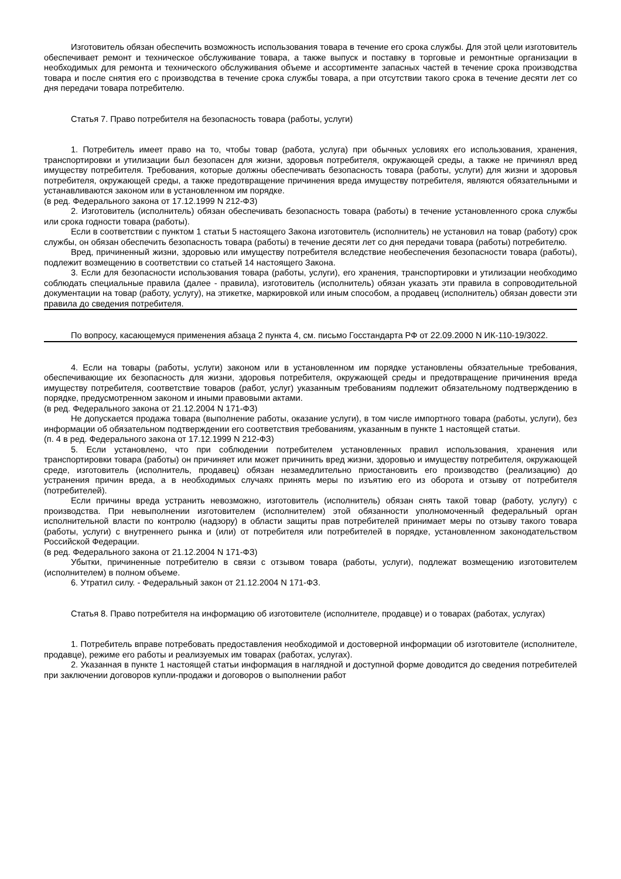Изготовитель обязан обеспечить возможность использования товара в течение его срока службы. Для этой цели изготовитель обеспечивает ремонт и техническое обслуживание товара, а также выпуск и поставку в торговые и ремонтные организации в необходимых для ремонта и технического обслуживания объеме и ассортименте запасных частей в течение срока производства товара и после снятия его с производства в течение срока службы товара, а при отсутствии такого срока в течение десяти лет со дня передачи товара потребителю.
Статья 7. Право потребителя на безопасность товара (работы, услуги)
1. Потребитель имеет право на то, чтобы товар (работа, услуга) при обычных условиях его использования, хранения, транспортировки и утилизации был безопасен для жизни, здоровья потребителя, окружающей среды, а также не причинял вред имуществу потребителя. Требования, которые должны обеспечивать безопасность товара (работы, услуги) для жизни и здоровья потребителя, окружающей среды, а также предотвращение причинения вреда имуществу потребителя, являются обязательными и устанавливаются законом или в установленном им порядке.
(в ред. Федерального закона от 17.12.1999 N 212-ФЗ)
2. Изготовитель (исполнитель) обязан обеспечивать безопасность товара (работы) в течение установленного срока службы или срока годности товара (работы).
Если в соответствии с пунктом 1 статьи 5 настоящего Закона изготовитель (исполнитель) не установил на товар (работу) срок службы, он обязан обеспечить безопасность товара (работы) в течение десяти лет со дня передачи товара (работы) потребителю.
Вред, причиненный жизни, здоровью или имуществу потребителя вследствие необеспечения безопасности товара (работы), подлежит возмещению в соответствии со статьей 14 настоящего Закона.
3. Если для безопасности использования товара (работы, услуги), его хранения, транспортировки и утилизации необходимо соблюдать специальные правила (далее - правила), изготовитель (исполнитель) обязан указать эти правила в сопроводительной документации на товар (работу, услугу), на этикетке, маркировкой или иным способом, а продавец (исполнитель) обязан довести эти правила до сведения потребителя.
По вопросу, касающемуся применения абзаца 2 пункта 4, см. письмо Госстандарта РФ от 22.09.2000 N ИК-110-19/3022.
4. Если на товары (работы, услуги) законом или в установленном им порядке установлены обязательные требования, обеспечивающие их безопасность для жизни, здоровья потребителя, окружающей среды и предотвращение причинения вреда имуществу потребителя, соответствие товаров (работ, услуг) указанным требованиям подлежит обязательному подтверждению в порядке, предусмотренном законом и иными правовыми актами.
(в ред. Федерального закона от 21.12.2004 N 171-ФЗ)
Не допускается продажа товара (выполнение работы, оказание услуги), в том числе импортного товара (работы, услуги), без информации об обязательном подтверждении его соответствия требованиям, указанным в пункте 1 настоящей статьи.
(п. 4 в ред. Федерального закона от 17.12.1999 N 212-ФЗ)
5. Если установлено, что при соблюдении потребителем установленных правил использования, хранения или транспортировки товара (работы) он причиняет или может причинить вред жизни, здоровью и имуществу потребителя, окружающей среде, изготовитель (исполнитель, продавец) обязан незамедлительно приостановить его производство (реализацию) до устранения причин вреда, а в необходимых случаях принять меры по изъятию его из оборота и отзыву от потребителя (потребителей).
Если причины вреда устранить невозможно, изготовитель (исполнитель) обязан снять такой товар (работу, услугу) с производства. При невыполнении изготовителем (исполнителем) этой обязанности уполномоченный федеральный орган исполнительной власти по контролю (надзору) в области защиты прав потребителей принимает меры по отзыву такого товара (работы, услуги) с внутреннего рынка и (или) от потребителя или потребителей в порядке, установленном законодательством Российской Федерации.
(в ред. Федерального закона от 21.12.2004 N 171-ФЗ)
Убытки, причиненные потребителю в связи с отзывом товара (работы, услуги), подлежат возмещению изготовителем (исполнителем) в полном объеме.
6. Утратил силу. - Федеральный закон от 21.12.2004 N 171-ФЗ.
Статья 8. Право потребителя на информацию об изготовителе (исполнителе, продавце) и о товарах (работах, услугах)
1. Потребитель вправе потребовать предоставления необходимой и достоверной информации об изготовителе (исполнителе, продавце), режиме его работы и реализуемых им товарах (работах, услугах).
2. Указанная в пункте 1 настоящей статьи информация в наглядной и доступной форме доводится до сведения потребителей при заключении договоров купли-продажи и договоров о выполнении работ